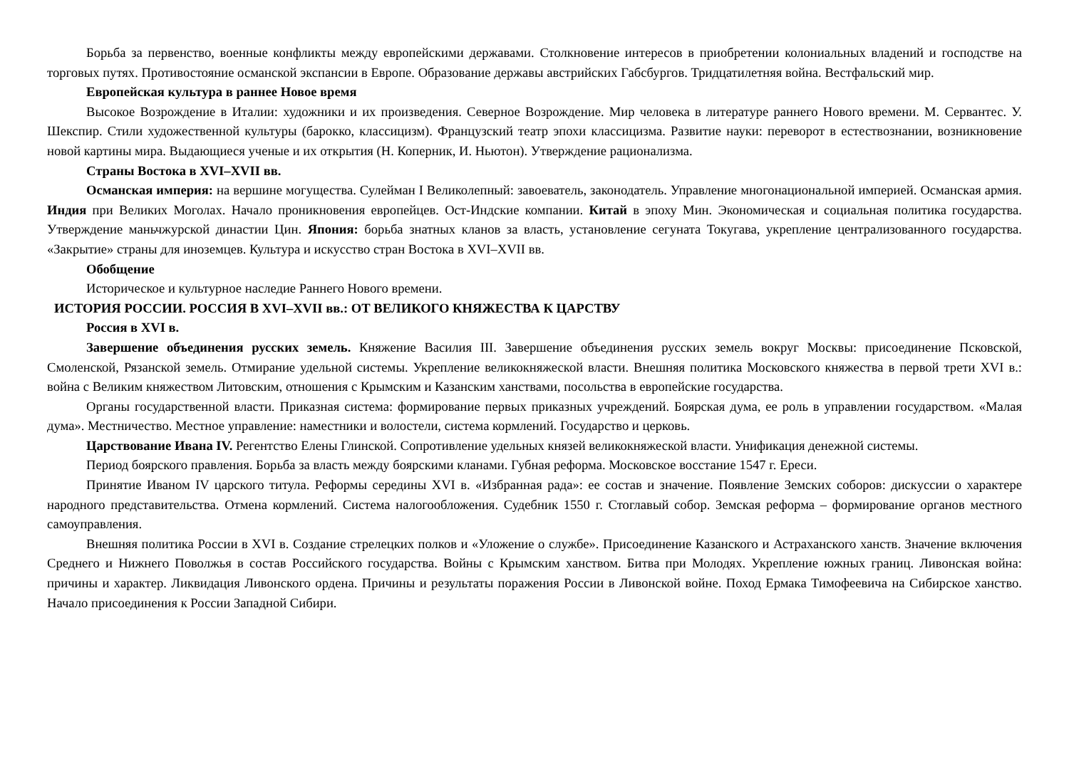Борьба за первенство, военные конфликты между европейскими державами. Столкновение интересов в приобретении колониальных владений и господстве на торговых путях. Противостояние османской экспансии в Европе. Образование державы австрийских Габсбургов. Тридцатилетняя война. Вестфальский мир.
Европейская культура в раннее Новое время
Высокое Возрождение в Италии: художники и их произведения. Северное Возрождение. Мир человека в литературе раннего Нового времени. М. Сервантес. У. Шекспир. Стили художественной культуры (барокко, классицизм). Французский театр эпохи классицизма. Развитие науки: переворот в естествознании, возникновение новой картины мира. Выдающиеся ученые и их открытия (Н. Коперник, И. Ньютон). Утверждение рационализма.
Страны Востока в XVI–XVII вв.
Османская империя: на вершине могущества. Сулейман I Великолепный: завоеватель, законодатель. Управление многонациональной империей. Османская армия. Индия при Великих Моголах. Начало проникновения европейцев. Ост-Индские компании. Китай в эпоху Мин. Экономическая и социальная политика государства. Утверждение маньчжурской династии Цин. Япония: борьба знатных кланов за власть, установление сегуната Токугава, укрепление централизованного государства. «Закрытие» страны для иноземцев. Культура и искусство стран Востока в XVI–XVII вв.
Обобщение
Историческое и культурное наследие Раннего Нового времени.
ИСТОРИЯ РОССИИ. РОССИЯ В XVI–XVII вв.: ОТ ВЕЛИКОГО КНЯЖЕСТВА К ЦАРСТВУ
Россия в XVI в.
Завершение объединения русских земель. Княжение Василия III. Завершение объединения русских земель вокруг Москвы: присоединение Псковской, Смоленской, Рязанской земель. Отмирание удельной системы. Укрепление великокняжеской власти. Внешняя политика Московского княжества в первой трети XVI в.: война с Великим княжеством Литовским, отношения с Крымским и Казанским ханствами, посольства в европейские государства.
Органы государственной власти. Приказная система: формирование первых приказных учреждений. Боярская дума, ее роль в управлении государством. «Малая дума». Местничество. Местное управление: наместники и волостели, система кормлений. Государство и церковь.
Царствование Ивана IV. Регентство Елены Глинской. Сопротивление удельных князей великокняжеской власти. Унификация денежной системы.
Период боярского правления. Борьба за власть между боярскими кланами. Губная реформа. Московское восстание 1547 г. Ереси.
Принятие Иваном IV царского титула. Реформы середины XVI в. «Избранная рада»: ее состав и значение. Появление Земских соборов: дискуссии о характере народного представительства. Отмена кормлений. Система налогообложения. Судебник 1550 г. Стоглавый собор. Земская реформа – формирование органов местного самоуправления.
Внешняя политика России в XVI в. Создание стрелецких полков и «Уложение о службе». Присоединение Казанского и Астраханского ханств. Значение включения Среднего и Нижнего Поволжья в состав Российского государства. Войны с Крымским ханством. Битва при Молодях. Укрепление южных границ. Ливонская война: причины и характер. Ликвидация Ливонского ордена. Причины и результаты поражения России в Ливонской войне. Поход Ермака Тимофеевича на Сибирское ханство. Начало присоединения к России Западной Сибири.